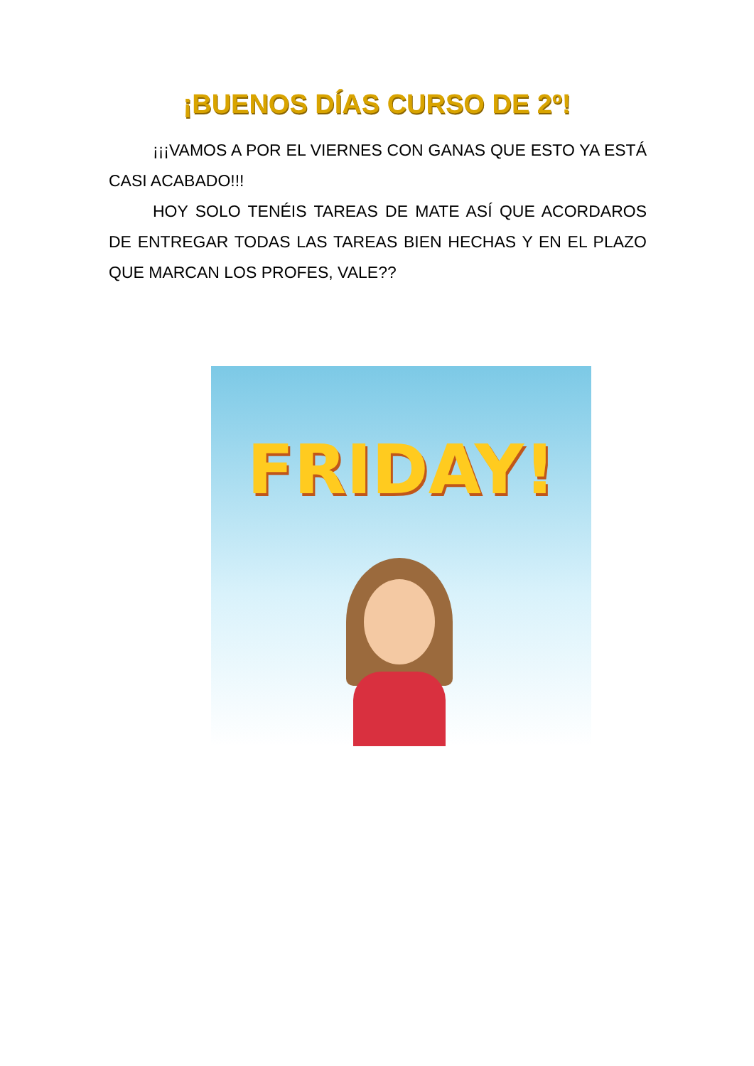¡BUENOS DÍAS CURSO DE 2º!
¡¡¡VAMOS A POR EL VIERNES CON GANAS QUE ESTO YA ESTÁ CASI ACABADO!!!
HOY SOLO TENÉIS TAREAS DE MATE ASÍ QUE ACORDAROS DE ENTREGAR TODAS LAS TAREAS BIEN HECHAS Y EN EL PLAZO QUE MARCAN LOS PROFES, VALE??
FRIDAY!